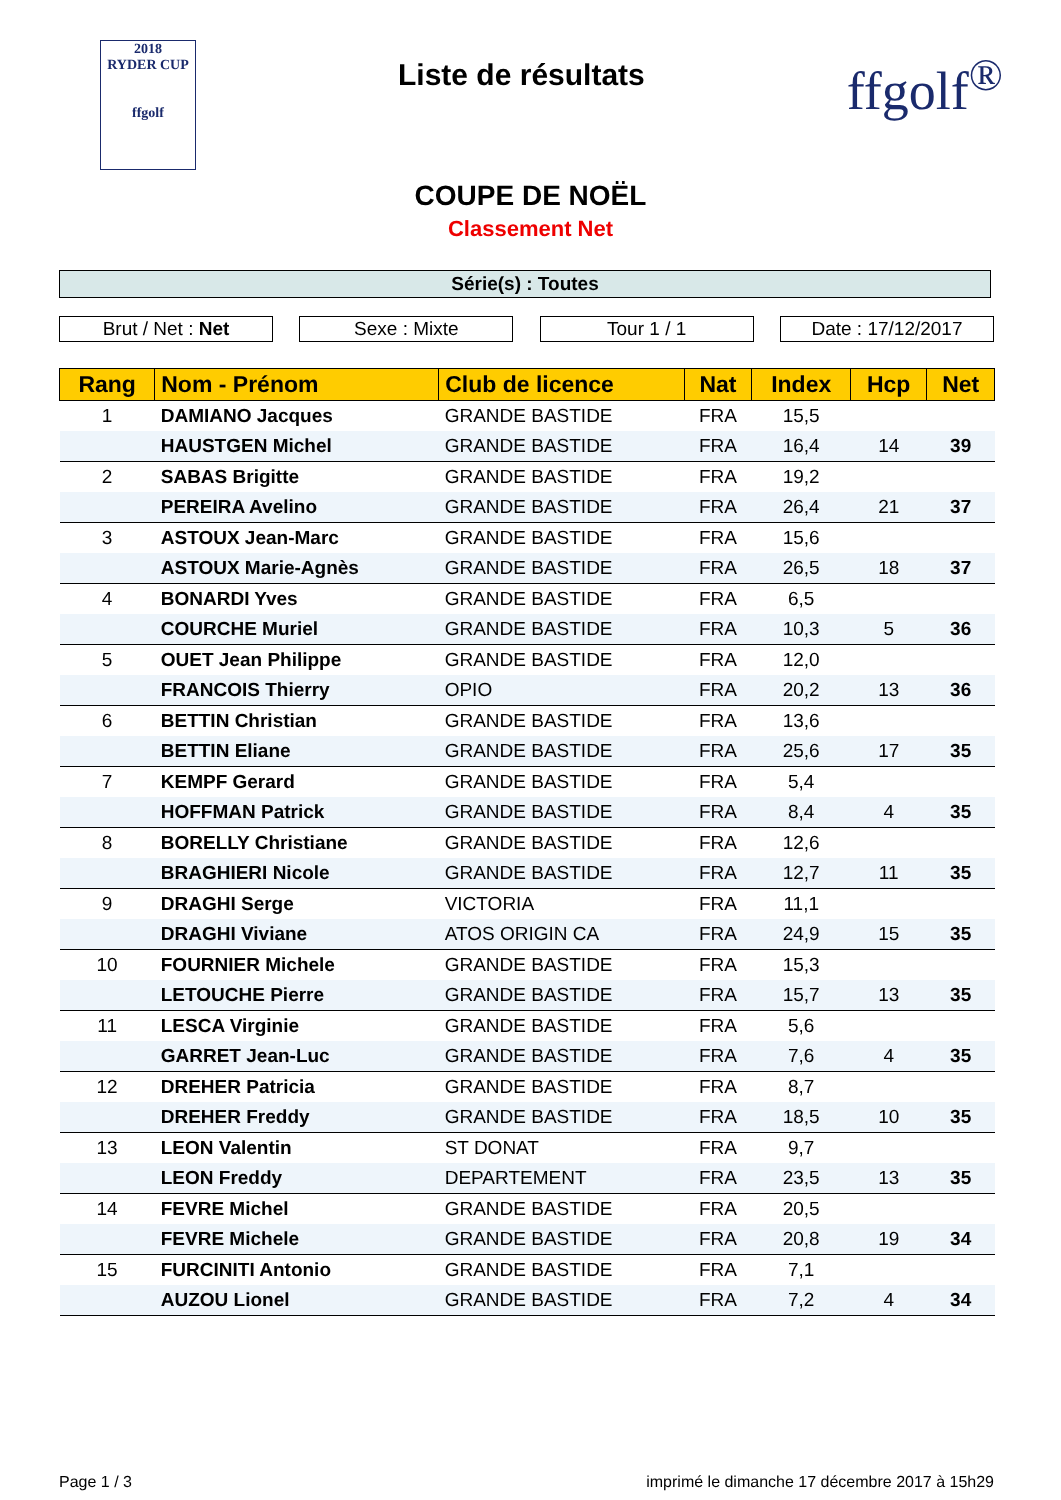2018
RYDER CUP
ffgolf
Liste de résultats
ffgolf<sup>®</sup>
COUPE DE NOËL
Classement Net
Série(s) : Toutes
Brut / Net : Net Sexe : Mixte Tour 1 / 1 Date : 17/12/2017
| Rang | Nom - Prénom | Club de licence | Nat | Index | Hcp | Net |
| --- | --- | --- | --- | --- | --- | --- |
| 1 | DAMIANO Jacques | GRANDE BASTIDE | FRA | 15,5 | | |
| | HAUSTGEN Michel | GRANDE BASTIDE | FRA | 16,4 | 14 | 39 |
| 2 | SABAS Brigitte | GRANDE BASTIDE | FRA | 19,2 | | |
| | PEREIRA Avelino | GRANDE BASTIDE | FRA | 26,4 | 21 | 37 |
| 3 | ASTOUX Jean-Marc | GRANDE BASTIDE | FRA | 15,6 | | |
| | ASTOUX Marie-Agnès | GRANDE BASTIDE | FRA | 26,5 | 18 | 37 |
| 4 | BONARDI Yves | GRANDE BASTIDE | FRA | 6,5 | | |
| | COURCHE Muriel | GRANDE BASTIDE | FRA | 10,3 | 5 | 36 |
| 5 | OUET Jean Philippe | GRANDE BASTIDE | FRA | 12,0 | | |
| | FRANCOIS Thierry | OPIO | FRA | 20,2 | 13 | 36 |
| 6 | BETTIN Christian | GRANDE BASTIDE | FRA | 13,6 | | |
| | BETTIN Eliane | GRANDE BASTIDE | FRA | 25,6 | 17 | 35 |
| 7 | KEMPF Gerard | GRANDE BASTIDE | FRA | 5,4 | | |
| | HOFFMAN Patrick | GRANDE BASTIDE | FRA | 8,4 | 4 | 35 |
| 8 | BORELLY Christiane | GRANDE BASTIDE | FRA | 12,6 | | |
| | BRAGHIERI Nicole | GRANDE BASTIDE | FRA | 12,7 | 11 | 35 |
| 9 | DRAGHI Serge | VICTORIA | FRA | 11,1 | | |
| | DRAGHI Viviane | ATOS ORIGIN CA | FRA | 24,9 | 15 | 35 |
| 10 | FOURNIER Michele | GRANDE BASTIDE | FRA | 15,3 | | |
| | LETOUCHE Pierre | GRANDE BASTIDE | FRA | 15,7 | 13 | 35 |
| 11 | LESCA Virginie | GRANDE BASTIDE | FRA | 5,6 | | |
| | GARRET Jean-Luc | GRANDE BASTIDE | FRA | 7,6 | 4 | 35 |
| 12 | DREHER Patricia | GRANDE BASTIDE | FRA | 8,7 | | |
| | DREHER Freddy | GRANDE BASTIDE | FRA | 18,5 | 10 | 35 |
| 13 | LEON Valentin | ST DONAT | FRA | 9,7 | | |
| | LEON Freddy | DEPARTEMENT | FRA | 23,5 | 13 | 35 |
| 14 | FEVRE Michel | GRANDE BASTIDE | FRA | 20,5 | | |
| | FEVRE Michele | GRANDE BASTIDE | FRA | 20,8 | 19 | 34 |
| 15 | FURCINITI Antonio | GRANDE BASTIDE | FRA | 7,1 | | |
| | AUZOU Lionel | GRANDE BASTIDE | FRA | 7,2 | 4 | 34 |
Page 1 / 3 imprimé le dimanche 17 décembre 2017 à 15h29